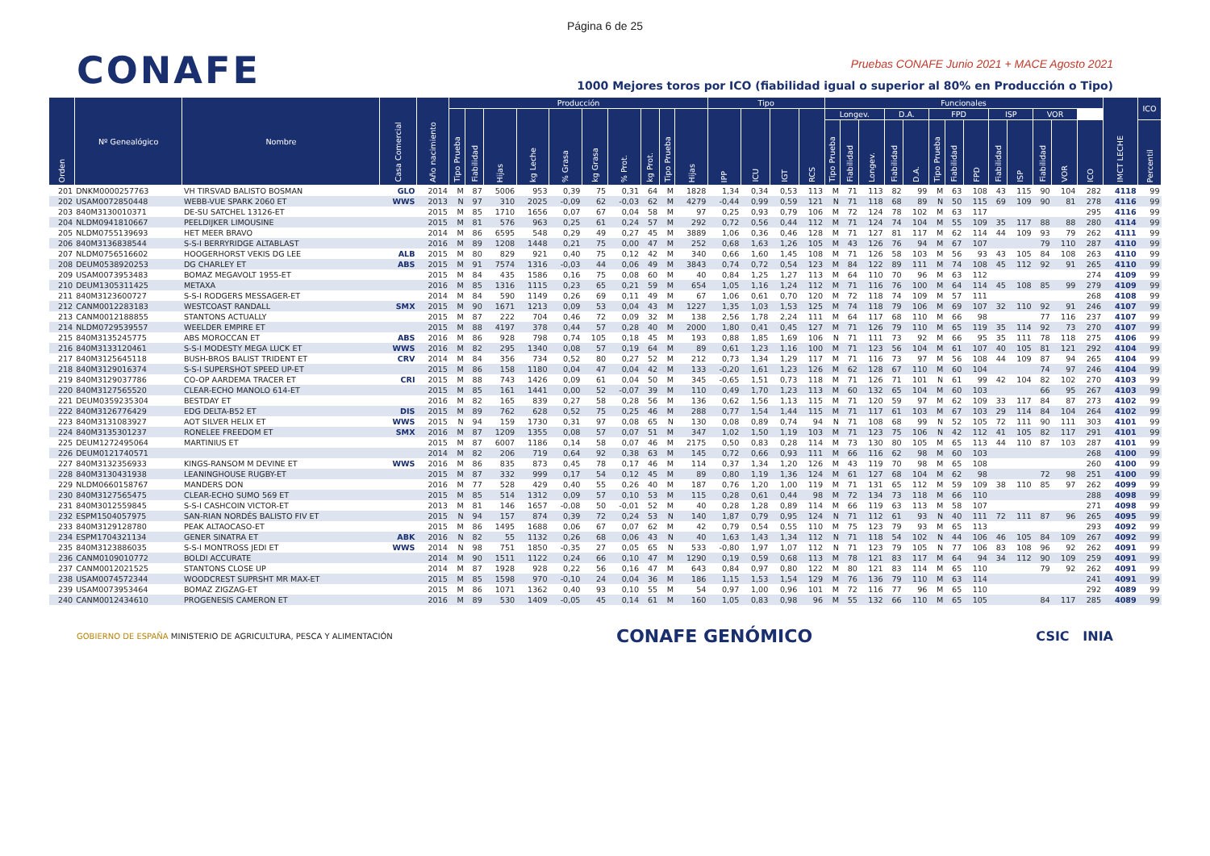Página 6 de 25
CONAFE
Pruebas CONAFE Junio 2021 + MACE Agosto 2021
1000 Mejores toros por ICO (fiabilidad igual o superior al 80% en Producción o Tipo)
| Orden | Nº Genealógico | Nombre | Casa Comercial | Año nacimiento | Producción | | | | | | | | | | Tipo | | | | Funcionales | | | | | | | | | | | | | IMCT LECHE | ICO |
| --- | --- | --- | --- | --- | --- | --- | --- | --- | --- | --- | --- | --- | --- | --- | --- | --- | --- | --- | --- | --- | --- | --- | --- | --- | --- | --- | --- | --- | --- | --- | --- | --- | --- |
| | | | | | Tipo Prueba | Fiabilidad | Hijas | kg Leche | % Grasa | kg Grasa | % Prot. | kg Prot. | Tipo Prueba | Hijas | IPP | ICU | IGT | RCS | Longev. | | | D.A. | | FPD | | | ISP | | VOR | | | | |
| | | | | | | | | | | | | | | | | | | | Tipo Prueba | Fiabilidad | Longev. | Fiabilidad | D.A. | Tipo Prueba | Fiabilidad | FPD | Fiabilidad | ISP | Fiabilidad | VOR | ICO | | Percentil |
| 201 | DNKM0000257763 | VH TIRSVAD BALISTO BOSMAN | GLO | 2014 | M | 87 | 5006 | 953 | 0,39 | 75 | 0,31 | 64 | M | 1828 | 1,34 | 0,34 | 0,53 | 113 | M | 71 | 113 | 82 | 99 | M | 63 | 108 | 43 | 115 | 90 | 104 | 282 | 4118 | 99 |
| 202 | USAM0072850448 | WEBB-VUE SPARK 2060 ET | WWS | 2013 | N | 97 | 310 | 2025 | -0,09 | 62 | -0,03 | 62 | M | 4279 | -0,44 | 0,99 | 0,59 | 121 | N | 71 | 118 | 68 | 89 | N | 50 | 115 | 69 | 109 | 90 | 81 | 278 | 4116 | 99 |
| 203 | 840M3130010371 | DE-SU SATCHEL 13126-ET | | 2015 | M | 85 | 1710 | 1656 | 0,07 | 67 | 0,04 | 58 | M | 97 | 0,25 | 0,93 | 0,79 | 106 | M | 72 | 124 | 78 | 102 | M | 63 | 117 | | | | | 295 | 4116 | 99 |
| 204 | NLDM0941810667 | PEELDIJKER LIMOUSINE | | 2015 | M | 81 | 576 | 963 | 0,25 | 61 | 0,24 | 57 | M | 292 | 0,72 | 0,56 | 0,44 | 112 | M | 71 | 124 | 74 | 104 | M | 55 | 109 | 35 | 117 | 88 | 88 | 280 | 4114 | 99 |
| 205 | NLDM0755139693 | HET MEER BRAVO | | 2014 | M | 86 | 6595 | 548 | 0,29 | 49 | 0,27 | 45 | M | 3889 | 1,06 | 0,36 | 0,46 | 128 | M | 71 | 127 | 81 | 117 | M | 62 | 114 | 44 | 109 | 93 | 79 | 262 | 4111 | 99 |
| 206 | 840M3136838544 | S-S-I BERRYRIDGE ALTABLAST | | 2016 | M | 89 | 1208 | 1448 | 0,21 | 75 | 0,00 | 47 | M | 252 | 0,68 | 1,63 | 1,26 | 105 | M | 43 | 126 | 76 | 94 | M | 67 | 107 | | | 79 | 110 | 287 | 4110 | 99 |
| 207 | NLDM0756516602 | HOOGERHORST VEKIS DG LEE | ALB | 2015 | M | 80 | 829 | 921 | 0,40 | 75 | 0,12 | 42 | M | 340 | 0,66 | 1,60 | 1,45 | 108 | M | 71 | 126 | 58 | 103 | M | 56 | 93 | 43 | 105 | 84 | 108 | 263 | 4110 | 99 |
| 208 | DEUM0538920253 | DG CHARLEY ET | ABS | 2015 | M | 91 | 7574 | 1316 | -0,03 | 44 | 0,06 | 49 | M | 3843 | 0,74 | 0,72 | 0,54 | 123 | M | 84 | 122 | 89 | 111 | M | 74 | 108 | 45 | 112 | 92 | 91 | 265 | 4110 | 99 |
| 209 | USAM0073953483 | BOMAZ MEGAVOLT 1955-ET | | 2015 | M | 84 | 435 | 1586 | 0,16 | 75 | 0,08 | 60 | M | 40 | 0,84 | 1,25 | 1,27 | 113 | M | 64 | 110 | 70 | 96 | M | 63 | 112 | | | | | 274 | 4109 | 99 |
| 210 | DEUM1305311425 | METAXA | | 2016 | M | 85 | 1316 | 1115 | 0,23 | 65 | 0,21 | 59 | M | 654 | 1,05 | 1,16 | 1,24 | 112 | M | 71 | 116 | 76 | 100 | M | 64 | 114 | 45 | 108 | 85 | 99 | 279 | 4109 | 99 |
| 211 | 840M3123600727 | S-S-I RODGERS MESSAGER-ET | | 2014 | M | 84 | 590 | 1149 | 0,26 | 69 | 0,11 | 49 | M | 67 | 1,06 | 0,61 | 0,70 | 120 | M | 72 | 118 | 74 | 109 | M | 57 | 111 | | | | | 268 | 4108 | 99 |
| 212 | CANM0012283183 | WESTCOAST RANDALL | SMX | 2015 | M | 90 | 1671 | 1213 | 0,09 | 53 | 0,04 | 43 | M | 1227 | 1,35 | 1,03 | 1,53 | 125 | M | 74 | 118 | 79 | 106 | M | 69 | 107 | 32 | 110 | 92 | 91 | 246 | 4107 | 99 |
| 213 | CANM0012188855 | STANTONS ACTUALLY | | 2015 | M | 87 | 222 | 704 | 0,46 | 72 | 0,09 | 32 | M | 138 | 2,56 | 1,78 | 2,24 | 111 | M | 64 | 117 | 68 | 110 | M | 66 | 98 | | | 77 | 116 | 237 | 4107 | 99 |
| 214 | NLDM0729539557 | WEELDER EMPIRE ET | | 2015 | M | 88 | 4197 | 378 | 0,44 | 57 | 0,28 | 40 | M | 2000 | 1,80 | 0,41 | 0,45 | 127 | M | 71 | 126 | 79 | 110 | M | 65 | 119 | 35 | 114 | 92 | 73 | 270 | 4107 | 99 |
| 215 | 840M3135245775 | ABS MOROCCAN ET | ABS | 2016 | M | 86 | 928 | 798 | 0,74 | 105 | 0,18 | 45 | M | 193 | 0,88 | 1,85 | 1,69 | 106 | N | 71 | 111 | 73 | 92 | M | 66 | 95 | 35 | 111 | 78 | 118 | 275 | 4106 | 99 |
| 216 | 840M3133120461 | S-S-I MODESTY MEGA LUCK ET | WWS | 2016 | M | 82 | 295 | 1340 | 0,08 | 57 | 0,19 | 64 | M | 89 | 0,61 | 1,23 | 1,16 | 100 | M | 71 | 123 | 56 | 104 | M | 61 | 107 | 40 | 105 | 81 | 121 | 292 | 4104 | 99 |
| 217 | 840M3125645118 | BUSH-BROS BALIST TRIDENT ET | CRV | 2014 | M | 84 | 356 | 734 | 0,52 | 80 | 0,27 | 52 | M | 212 | 0,73 | 1,34 | 1,29 | 117 | M | 71 | 116 | 73 | 97 | M | 56 | 108 | 44 | 109 | 87 | 94 | 265 | 4104 | 99 |
| 218 | 840M3129016374 | S-S-I SUPERSHOT SPEED UP-ET | | 2015 | M | 86 | 158 | 1180 | 0,04 | 47 | 0,04 | 42 | M | 133 | -0,20 | 1,61 | 1,23 | 126 | M | 62 | 128 | 67 | 110 | M | 60 | 104 | | | 74 | 97 | 246 | 4104 | 99 |
| 219 | 840M3129037786 | CO-OP AARDEMA TRACER ET | CRI | 2015 | M | 88 | 743 | 1426 | 0,09 | 61 | 0,04 | 50 | M | 345 | -0,65 | 1,51 | 0,73 | 118 | M | 71 | 126 | 71 | 101 | N | 61 | 99 | 42 | 104 | 82 | 102 | 270 | 4103 | 99 |
| 220 | 840M3127565520 | CLEAR-ECHO MANOLO 614-ET | | 2015 | M | 85 | 161 | 1441 | 0,00 | 52 | -0,07 | 39 | M | 110 | 0,49 | 1,70 | 1,23 | 113 | M | 60 | 132 | 65 | 104 | M | 60 | 103 | | | 66 | 95 | 267 | 4103 | 99 |
| 221 | DEUM0359235304 | BESTDAY ET | | 2016 | M | 82 | 165 | 839 | 0,27 | 58 | 0,28 | 56 | M | 136 | 0,62 | 1,56 | 1,13 | 115 | M | 71 | 120 | 59 | 97 | M | 62 | 109 | 33 | 117 | 84 | 87 | 273 | 4102 | 99 |
| 222 | 840M3126776429 | EDG DELTA-B52 ET | DIS | 2015 | M | 89 | 762 | 628 | 0,52 | 75 | 0,25 | 46 | M | 288 | 0,77 | 1,54 | 1,44 | 115 | M | 71 | 117 | 61 | 103 | M | 67 | 103 | 29 | 114 | 84 | 104 | 264 | 4102 | 99 |
| 223 | 840M3131083927 | AOT SILVER HELIX ET | WWS | 2015 | N | 94 | 159 | 1730 | 0,31 | 97 | 0,08 | 65 | N | 130 | 0,08 | 0,89 | 0,74 | 94 | N | 71 | 108 | 68 | 99 | N | 52 | 105 | 72 | 111 | 90 | 111 | 303 | 4101 | 99 |
| 224 | 840M3135301237 | RONELEE FREEDOM ET | SMX | 2016 | M | 87 | 1209 | 1355 | 0,08 | 57 | 0,07 | 51 | M | 347 | 1,02 | 1,50 | 1,19 | 103 | M | 71 | 123 | 75 | 106 | N | 42 | 112 | 41 | 105 | 82 | 117 | 291 | 4101 | 99 |
| 225 | DEUM1272495064 | MARTINIUS ET | | 2015 | M | 87 | 6007 | 1186 | 0,14 | 58 | 0,07 | 46 | M | 2175 | 0,50 | 0,83 | 0,28 | 114 | M | 73 | 130 | 80 | 105 | M | 65 | 113 | 44 | 110 | 87 | 103 | 287 | 4101 | 99 |
| 226 | DEUM0121740571 | | | 2014 | M | 82 | 206 | 719 | 0,64 | 92 | 0,38 | 63 | M | 145 | 0,72 | 0,66 | 0,93 | 111 | M | 66 | 116 | 62 | 98 | M | 60 | 103 | | | | | 268 | 4100 | 99 |
| 227 | 840M3132356933 | KINGS-RANSOM M DEVINE ET | WWS | 2016 | M | 86 | 835 | 873 | 0,45 | 78 | 0,17 | 46 | M | 114 | 0,37 | 1,34 | 1,20 | 126 | M | 43 | 119 | 70 | 98 | M | 65 | 108 | | | | | 260 | 4100 | 99 |
| 228 | 840M3130431938 | LEANINGHOUSE RUGBY-ET | | 2015 | M | 87 | 332 | 999 | 0,17 | 54 | 0,12 | 45 | M | 89 | 0,80 | 1,19 | 1,36 | 124 | M | 61 | 127 | 68 | 104 | M | 62 | 98 | | | 72 | 98 | 251 | 4100 | 99 |
| 229 | NLDM0660158767 | MANDERS DON | | 2016 | M | 77 | 528 | 429 | 0,40 | 55 | 0,26 | 40 | M | 187 | 0,76 | 1,20 | 1,00 | 119 | M | 71 | 131 | 65 | 112 | M | 59 | 109 | 38 | 110 | 85 | 97 | 262 | 4099 | 99 |
| 230 | 840M3127565475 | CLEAR-ECHO SUMO 569 ET | | 2015 | M | 85 | 514 | 1312 | 0,09 | 57 | 0,10 | 53 | M | 115 | 0,28 | 0,61 | 0,44 | 98 | M | 72 | 134 | 73 | 118 | M | 66 | 110 | | | | | 288 | 4098 | 99 |
| 231 | 840M3012559845 | S-S-I CASHCOIN VICTOR-ET | | 2013 | M | 81 | 146 | 1657 | -0,08 | 50 | -0,01 | 52 | M | 40 | 0,28 | 1,28 | 0,89 | 114 | M | 66 | 119 | 63 | 113 | M | 58 | 107 | | | | | 271 | 4098 | 99 |
| 232 | ESPM1504057975 | SAN-RIAN NORDÉS BALISTO FIV ET | | 2015 | N | 94 | 157 | 874 | 0,39 | 72 | 0,24 | 53 | N | 140 | 1,87 | 0,79 | 0,95 | 124 | N | 71 | 112 | 61 | 93 | N | 40 | 111 | 72 | 111 | 87 | 96 | 265 | 4095 | 99 |
| 233 | 840M3129128780 | PEAK ALTAOCASO-ET | | 2015 | M | 86 | 1495 | 1688 | 0,06 | 67 | 0,07 | 62 | M | 42 | 0,79 | 0,54 | 0,55 | 110 | M | 75 | 123 | 79 | 93 | M | 65 | 113 | | | | | 293 | 4092 | 99 |
| 234 | ESPM1704321134 | GENER SINATRA ET | ABK | 2016 | N | 82 | 55 | 1132 | 0,26 | 68 | 0,06 | 43 | N | 40 | 1,63 | 1,43 | 1,34 | 112 | N | 71 | 118 | 54 | 102 | N | 44 | 106 | 46 | 105 | 84 | 109 | 267 | 4092 | 99 |
| 235 | 840M3123886035 | S-S-I MONTROSS JEDI ET | WWS | 2014 | N | 98 | 751 | 1850 | -0,35 | 27 | 0,05 | 65 | N | 533 | -0,80 | 1,97 | 1,07 | 112 | N | 71 | 123 | 79 | 105 | N | 77 | 106 | 83 | 108 | 96 | 92 | 262 | 4091 | 99 |
| 236 | CANM0109010772 | BOLDI ACCURATE | | 2014 | M | 90 | 1511 | 1122 | 0,24 | 66 | 0,10 | 47 | M | 1290 | 0,19 | 0,59 | 0,68 | 113 | M | 78 | 121 | 83 | 117 | M | 64 | 94 | 34 | 112 | 90 | 109 | 259 | 4091 | 99 |
| 237 | CANM0012021525 | STANTONS CLOSE UP | | 2014 | M | 87 | 1928 | 928 | 0,22 | 56 | 0,16 | 47 | M | 643 | 0,84 | 0,97 | 0,80 | 122 | M | 80 | 121 | 83 | 114 | M | 65 | 110 | | | 79 | 92 | 262 | 4091 | 99 |
| 238 | USAM0074572344 | WOODCREST SUPRSHT MR MAX-ET | | 2015 | M | 85 | 1598 | 970 | -0,10 | 24 | 0,04 | 36 | M | 186 | 1,15 | 1,53 | 1,54 | 129 | M | 76 | 136 | 79 | 110 | M | 63 | 114 | | | | | 241 | 4091 | 99 |
| 239 | USAM0073953464 | BOMAZ ZIGZAG-ET | | 2015 | M | 86 | 1071 | 1362 | 0,40 | 93 | 0,10 | 55 | M | 54 | 0,97 | 1,00 | 0,96 | 101 | M | 72 | 116 | 77 | 96 | M | 65 | 110 | | | | | 292 | 4089 | 99 |
| 240 | CANM0012434610 | PROGENESIS CAMERON ET | | 2016 | M | 89 | 530 | 1409 | -0,05 | 45 | 0,14 | 61 | M | 160 | 1,05 | 0,83 | 0,98 | 96 | M | 55 | 132 | 66 | 110 | M | 65 | 105 | | | 84 | 117 | 285 | 4089 | 99 |
GOBIERNO DE ESPAÑA MINISTERIO DE AGRICULTURA, PESCA Y ALIMENTACIÓN
CONAFE GENÓMICO
CSIC INIA